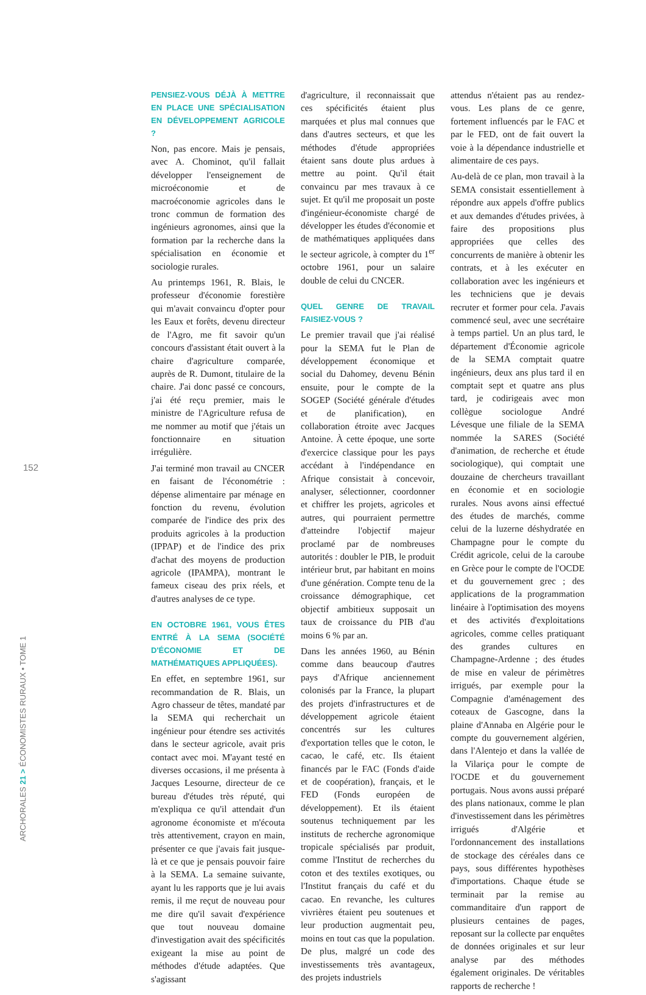PENSIEZ-VOUS DÉJÀ À METTRE EN PLACE UNE SPÉCIALISATION EN DÉVELOPPEMENT AGRICOLE ?
Non, pas encore. Mais je pensais, avec A. Chominot, qu'il fallait développer l'enseignement de microéconomie et de macroéconomie agricoles dans le tronc commun de formation des ingénieurs agronomes, ainsi que la formation par la recherche dans la spécialisation en économie et sociologie rurales.
Au printemps 1961, R. Blais, le professeur d'économie forestière qui m'avait convaincu d'opter pour les Eaux et forêts, devenu directeur de l'Agro, me fit savoir qu'un concours d'assistant était ouvert à la chaire d'agriculture comparée, auprès de R. Dumont, titulaire de la chaire. J'ai donc passé ce concours, j'ai été reçu premier, mais le ministre de l'Agriculture refusa de me nommer au motif que j'étais un fonctionnaire en situation irrégulière.
J'ai terminé mon travail au CNCER en faisant de l'économétrie : dépense alimentaire par ménage en fonction du revenu, évolution comparée de l'indice des prix des produits agricoles à la production (IPPAP) et de l'indice des prix d'achat des moyens de production agricole (IPAMPA), montrant le fameux ciseau des prix réels, et d'autres analyses de ce type.
EN OCTOBRE 1961, VOUS ÊTES ENTRÉ À LA SEMA (SOCIÉTÉ D'ÉCONOMIE ET DE MATHÉMATIQUES APPLIQUÉES).
En effet, en septembre 1961, sur recommandation de R. Blais, un Agro chasseur de têtes, mandaté par la SEMA qui recherchait un ingénieur pour étendre ses activités dans le secteur agricole, avait pris contact avec moi. M'ayant testé en diverses occasions, il me présenta à Jacques Lesourne, directeur de ce bureau d'études très réputé, qui m'expliqua ce qu'il attendait d'un agronome économiste et m'écouta très attentivement, crayon en main, présenter ce que j'avais fait jusque-là et ce que je pensais pouvoir faire à la SEMA. La semaine suivante, ayant lu les rapports que je lui avais remis, il me reçut de nouveau pour me dire qu'il savait d'expérience que tout nouveau domaine d'investigation avait des spécificités exigeant la mise au point de méthodes d'étude adaptées. Que s'agissant
d'agriculture, il reconnaissait que ces spécificités étaient plus marquées et plus mal connues que dans d'autres secteurs, et que les méthodes d'étude appropriées étaient sans doute plus ardues à mettre au point. Qu'il était convaincu par mes travaux à ce sujet. Et qu'il me proposait un poste d'ingénieur-économiste chargé de développer les études d'économie et de mathématiques appliquées dans le secteur agricole, à compter du 1<sup>er</sup> octobre 1961, pour un salaire double de celui du CNCER.
QUEL GENRE DE TRAVAIL FAISIEZ-VOUS ?
Le premier travail que j'ai réalisé pour la SEMA fut le Plan de développement économique et social du Dahomey, devenu Bénin ensuite, pour le compte de la SOGEP (Société générale d'études et de planification), en collaboration étroite avec Jacques Antoine. À cette époque, une sorte d'exercice classique pour les pays accédant à l'indépendance en Afrique consistait à concevoir, analyser, sélectionner, coordonner et chiffrer les projets, agricoles et autres, qui pourraient permettre d'atteindre l'objectif majeur proclamé par de nombreuses autorités : doubler le PIB, le produit intérieur brut, par habitant en moins d'une génération. Compte tenu de la croissance démographique, cet objectif ambitieux supposait un taux de croissance du PIB d'au moins 6 % par an.
Dans les années 1960, au Bénin comme dans beaucoup d'autres pays d'Afrique anciennement colonisés par la France, la plupart des projets d'infrastructures et de développement agricole étaient concentrés sur les cultures d'exportation telles que le coton, le cacao, le café, etc. Ils étaient financés par le FAC (Fonds d'aide et de coopération), français, et le FED (Fonds européen de développement). Et ils étaient soutenus techniquement par les instituts de recherche agronomique tropicale spécialisés par produit, comme l'Institut de recherches du coton et des textiles exotiques, ou l'Institut français du café et du cacao. En revanche, les cultures vivrières étaient peu soutenues et leur production augmentait peu, moins en tout cas que la population. De plus, malgré un code des investissements très avantageux, des projets industriels
attendus n'étaient pas au rendez-vous. Les plans de ce genre, fortement influencés par le FAC et par le FED, ont de fait ouvert la voie à la dépendance industrielle et alimentaire de ces pays.
Au-delà de ce plan, mon travail à la SEMA consistait essentiellement à répondre aux appels d'offre publics et aux demandes d'études privées, à faire des propositions plus appropriées que celles des concurrents de manière à obtenir les contrats, et à les exécuter en collaboration avec les ingénieurs et les techniciens que je devais recruter et former pour cela. J'avais commencé seul, avec une secrétaire à temps partiel. Un an plus tard, le département d'Économie agricole de la SEMA comptait quatre ingénieurs, deux ans plus tard il en comptait sept et quatre ans plus tard, je codirigeais avec mon collègue sociologue André Lévesque une filiale de la SEMA nommée la SARES (Société d'animation, de recherche et étude sociologique), qui comptait une douzaine de chercheurs travaillant en économie et en sociologie rurales. Nous avons ainsi effectué des études de marchés, comme celui de la luzerne déshydratée en Champagne pour le compte du Crédit agricole, celui de la caroube en Grèce pour le compte de l'OCDE et du gouvernement grec ; des applications de la programmation linéaire à l'optimisation des moyens et des activités d'exploitations agricoles, comme celles pratiquant des grandes cultures en Champagne-Ardenne ; des études de mise en valeur de périmètres irrigués, par exemple pour la Compagnie d'aménagement des coteaux de Gascogne, dans la plaine d'Annaba en Algérie pour le compte du gouvernement algérien, dans l'Alentejo et dans la vallée de la Vilariça pour le compte de l'OCDE et du gouvernement portugais. Nous avons aussi préparé des plans nationaux, comme le plan d'investissement dans les périmètres irrigués d'Algérie et l'ordonnancement des installations de stockage des céréales dans ce pays, sous différentes hypothèses d'importations. Chaque étude se terminait par la remise au commanditaire d'un rapport de plusieurs centaines de pages, reposant sur la collecte par enquêtes de données originales et sur leur analyse par des méthodes également originales. De véritables rapports de recherche !
152
ARCHORALES 21 > ÉCONOMISTES RURAUX • TOME 1